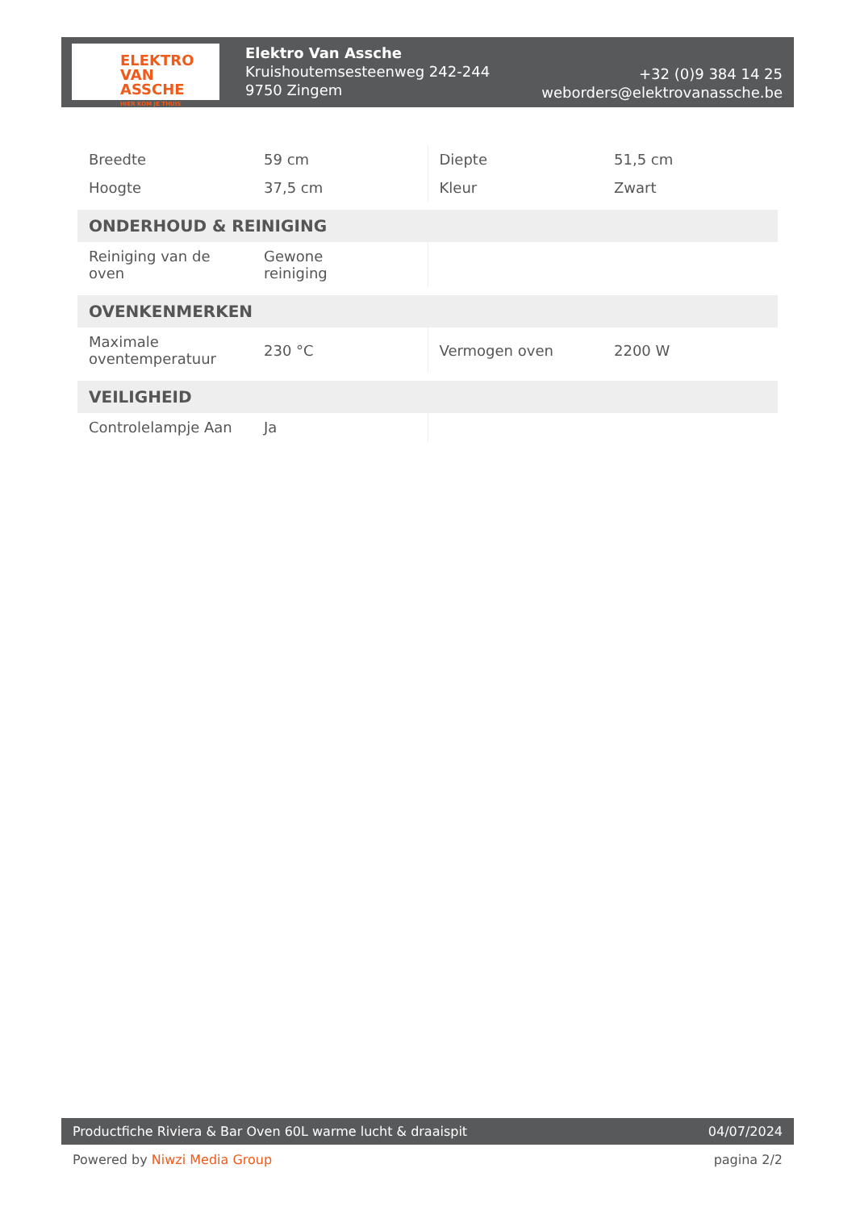ELEKTRO
VAN ASSCHE
HIER KOM JE THUIS
Elektro Van Assche
Kruishoutemsesteenweg 242-244
9750 Zingem
+32 (0)9 384 14 25
weborders@elektrovanassche.be
| Breedte | 59 cm | Diepte | 51,5 cm |
| Hoogte | 37,5 cm | Kleur | Zwart |
| ONDERHOUD & REINIGING | | | |
| Reiniging van de oven | Gewone reiniging | | |
| OVENKENMERKEN | | | |
| Maximale oventemperatuur | 230 °C | Vermogen oven | 2200 W |
| VEILIGHEID | | | |
| Controlelampje Aan | Ja | | |
Productfiche Riviera & Bar Oven 60L warme lucht & draaispit
04/07/2024
Powered by Niwzi Media Group pagina 2/2